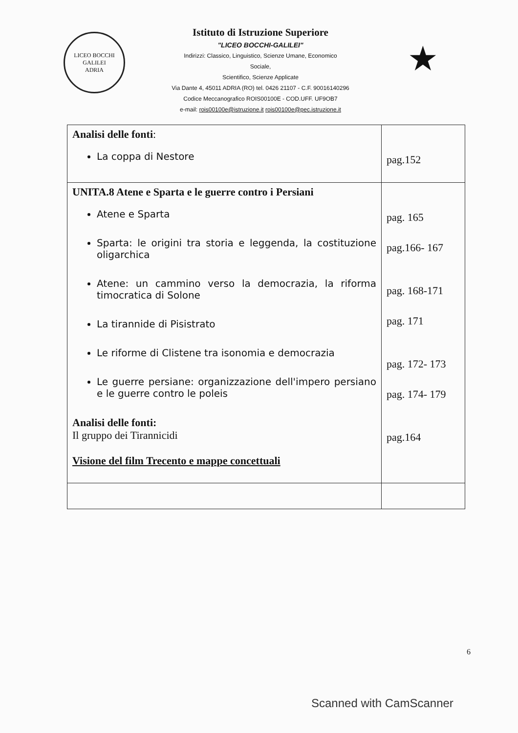LICEO BOCCHI GALILEI
ADRIA
Istituto di Istruzione Superiore
"LICEO BOCCHI-GALILEI"
Indirizzi: Classico, Linguistico, Scienze Umane, Economico
Sociale,
Scientifico, Scienze Applicate
Via Dante 4, 45011 ADRIA (RO) tel. 0426 21107 - C.F. 90016140296
Codice Meccanografico ROIS00100E - COD.UFF. UF9OB7
e-mail: rois00100e@istruzione.it rois00100e@pec.istruzione.it
★
| Analisi delle fonti : La coppa di Nestore | pag.152 |
| UNITA.8 Atene e Sparta e le guerre contro i Persiani Atene e Sparta Sparta: le origini tra storia e leggenda, la costituzione oligarchica Atene: un cammino verso la democrazia, la riforma timocratica di Solone La tirannide di Pisistrato Le riforme di Clistene tra isonomia e democrazia Le guerre persiane: organizzazione dell'impero persiano e le guerre contro le poleis Analisi delle fonti: Il gruppo dei Tirannicidi Visione del film Trecento e mappe concettuali | pag. 165 pag.166- 167 pag. 168-171 pag. 171 pag. 172- 173 pag. 174- 179 pag.164 |
6
Scanned with CamScanner